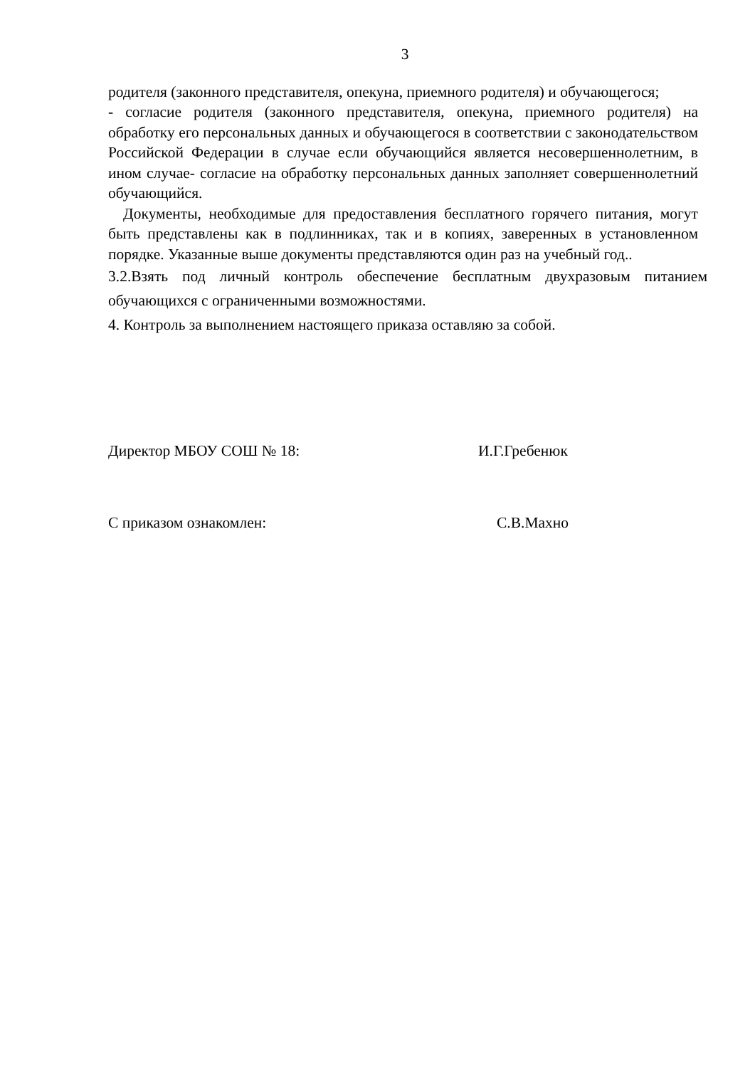3
родителя (законного представителя, опекуна, приемного родителя) и обучающегося;
- согласие родителя (законного представителя, опекуна, приемного родителя) на обработку его персональных данных и обучающегося в соответствии с законодательством Российской Федерации в случае если обучающийся является несовершеннолетним, в ином случае- согласие на обработку персональных данных заполняет совершеннолетний обучающийся.
Документы, необходимые для предоставления бесплатного горячего питания, могут быть представлены как в подлинниках, так и в копиях, заверенных в установленном порядке. Указанные выше документы представляются один раз на учебный год..
3.2.Взять под личный контроль обеспечение бесплатным двухразовым питанием обучающихся с ограниченными возможностями.
4. Контроль за выполнением настоящего приказа оставляю за собой.
Директор МБОУ СОШ № 18: И.Г.Гребенюк
С приказом ознакомлен: С.В.Махно